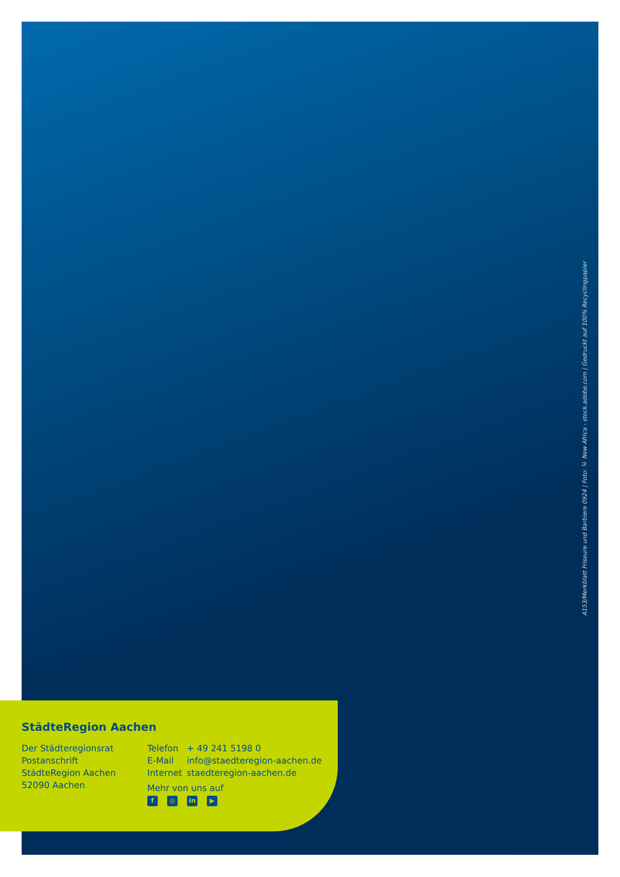A153/Merkblatt Friseure und Barbiere 0924 | Foto: © New Africa - stock.adobe.com | Gedruckt auf 100% Recyclingpapier
StädteRegion Aachen
Der Städteregionsrat
Postanschrift
StädteRegion Aachen
52090 Aachen
| Telefon | + 49 241 5198 0 |
| E-Mail | info@staedteregion-aachen.de |
| Internet | staedteregion-aachen.de |
Mehr von uns auf
f ◎ in ▶